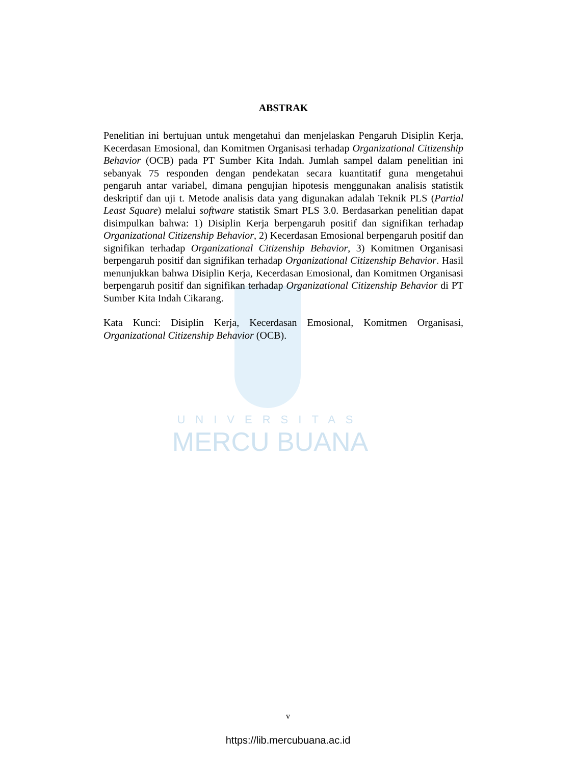UNIVERSITAS
MERCU BUANA
ABSTRAK
Penelitian ini bertujuan untuk mengetahui dan menjelaskan Pengaruh Disiplin Kerja, Kecerdasan Emosional, dan Komitmen Organisasi terhadap Organizational Citizenship Behavior (OCB) pada PT Sumber Kita Indah. Jumlah sampel dalam penelitian ini sebanyak 75 responden dengan pendekatan secara kuantitatif guna mengetahui pengaruh antar variabel, dimana pengujian hipotesis menggunakan analisis statistik deskriptif dan uji t. Metode analisis data yang digunakan adalah Teknik PLS (Partial Least Square) melalui software statistik Smart PLS 3.0. Berdasarkan penelitian dapat disimpulkan bahwa: 1) Disiplin Kerja berpengaruh positif dan signifikan terhadap Organizational Citizenship Behavior, 2) Kecerdasan Emosional berpengaruh positif dan signifikan terhadap Organizational Citizenship Behavior, 3) Komitmen Organisasi berpengaruh positif dan signifikan terhadap Organizational Citizenship Behavior. Hasil menunjukkan bahwa Disiplin Kerja, Kecerdasan Emosional, dan Komitmen Organisasi berpengaruh positif dan signifikan terhadap Organizational Citizenship Behavior di PT Sumber Kita Indah Cikarang.
Kata Kunci: Disiplin Kerja, Kecerdasan Emosional, Komitmen Organisasi, Organizational Citizenship Behavior (OCB).
v
https://lib.mercubuana.ac.id